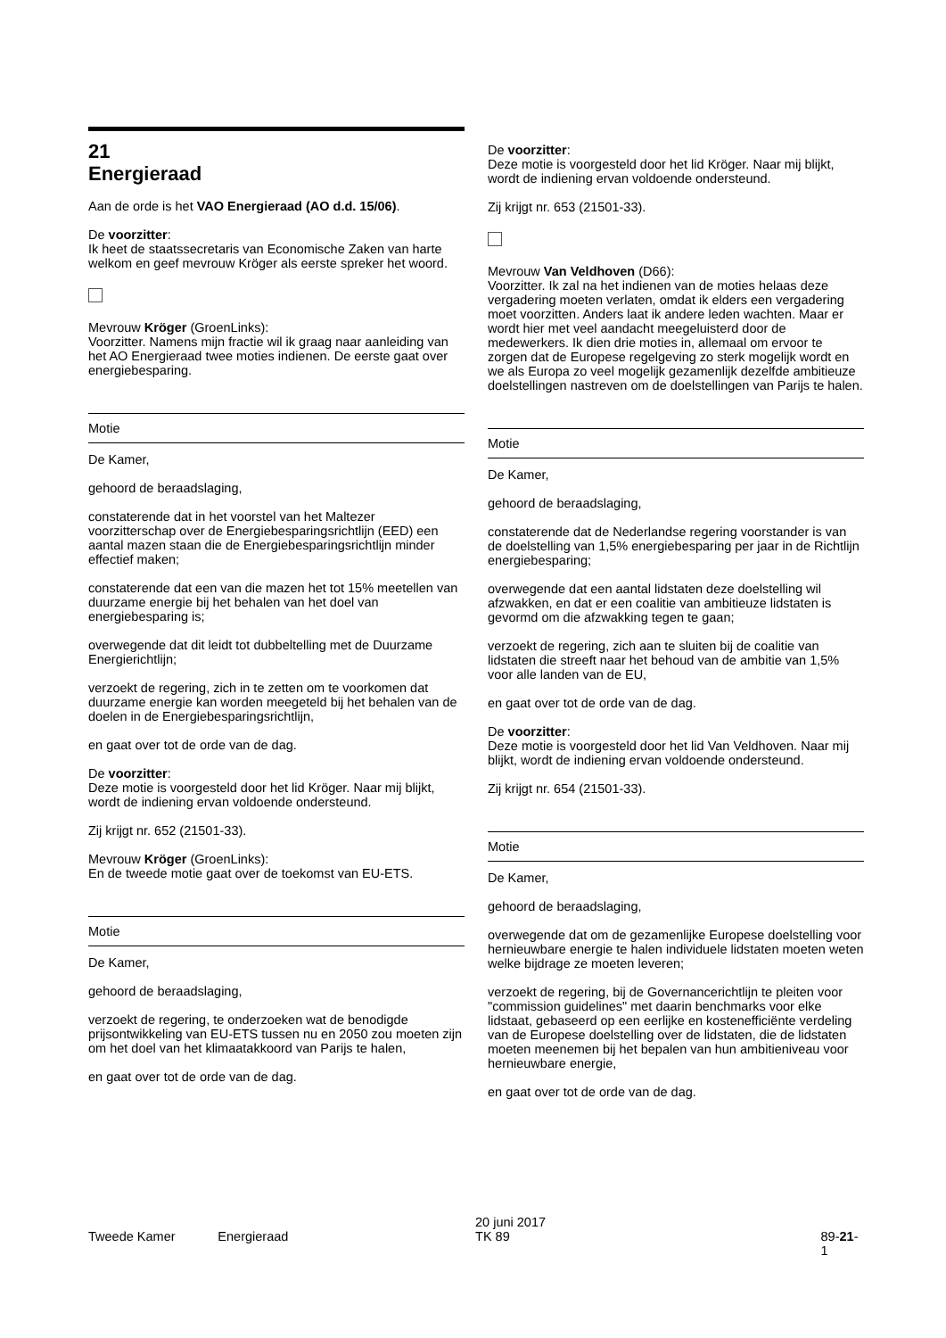21
Energieraad
Aan de orde is het VAO Energieraad (AO d.d. 15/06).
De voorzitter:
Ik heet de staatssecretaris van Economische Zaken van harte welkom en geef mevrouw Kröger als eerste spreker het woord.
Mevrouw Kröger (GroenLinks):
Voorzitter. Namens mijn fractie wil ik graag naar aanleiding van het AO Energieraad twee moties indienen. De eerste gaat over energiebesparing.
Motie
De Kamer,
gehoord de beraadslaging,
constaterende dat in het voorstel van het Maltezer voorzitterschap over de Energiebesparingsrichtlijn (EED) een aantal mazen staan die de Energiebesparingsrichtlijn minder effectief maken;
constaterende dat een van die mazen het tot 15% meetellen van duurzame energie bij het behalen van het doel van energiebesparing is;
overwegende dat dit leidt tot dubbeltelling met de Duurzame Energierichtlijn;
verzoekt de regering, zich in te zetten om te voorkomen dat duurzame energie kan worden meegeteld bij het behalen van de doelen in de Energiebesparingsrichtlijn,
en gaat over tot de orde van de dag.
De voorzitter:
Deze motie is voorgesteld door het lid Kröger. Naar mij blijkt, wordt de indiening ervan voldoende ondersteund.
Zij krijgt nr. 652 (21501-33).
Mevrouw Kröger (GroenLinks):
En de tweede motie gaat over de toekomst van EU-ETS.
Motie
De Kamer,
gehoord de beraadslaging,
verzoekt de regering, te onderzoeken wat de benodigde prijsontwikkeling van EU-ETS tussen nu en 2050 zou moeten zijn om het doel van het klimaatakkoord van Parijs te halen,
en gaat over tot de orde van de dag.
De voorzitter:
Deze motie is voorgesteld door het lid Kröger. Naar mij blijkt, wordt de indiening ervan voldoende ondersteund.
Zij krijgt nr. 653 (21501-33).
Mevrouw Van Veldhoven (D66):
Voorzitter. Ik zal na het indienen van de moties helaas deze vergadering moeten verlaten, omdat ik elders een vergadering moet voorzitten. Anders laat ik andere leden wachten. Maar er wordt hier met veel aandacht meegeluisterd door de medewerkers. Ik dien drie moties in, allemaal om ervoor te zorgen dat de Europese regelgeving zo sterk mogelijk wordt en we als Europa zo veel mogelijk gezamenlijk dezelfde ambitieuze doelstellingen nastreven om de doelstellingen van Parijs te halen.
Motie
De Kamer,
gehoord de beraadslaging,
constaterende dat de Nederlandse regering voorstander is van de doelstelling van 1,5% energiebesparing per jaar in de Richtlijn energiebesparing;
overwegende dat een aantal lidstaten deze doelstelling wil afzwakken, en dat er een coalitie van ambitieuze lidstaten is gevormd om die afzwakking tegen te gaan;
verzoekt de regering, zich aan te sluiten bij de coalitie van lidstaten die streeft naar het behoud van de ambitie van 1,5% voor alle landen van de EU,
en gaat over tot de orde van de dag.
De voorzitter:
Deze motie is voorgesteld door het lid Van Veldhoven. Naar mij blijkt, wordt de indiening ervan voldoende ondersteund.
Zij krijgt nr. 654 (21501-33).
Motie
De Kamer,
gehoord de beraadslaging,
overwegende dat om de gezamenlijke Europese doelstelling voor hernieuwbare energie te halen individuele lidstaten moeten weten welke bijdrage ze moeten leveren;
verzoekt de regering, bij de Governancerichtlijn te pleiten voor "commission guidelines" met daarin benchmarks voor elke lidstaat, gebaseerd op een eerlijke en kostenefficiënte verdeling van de Europese doelstelling over de lidstaten, die de lidstaten moeten meenemen bij het bepalen van hun ambitieniveau voor hernieuwbare energie,
en gaat over tot de orde van de dag.
Tweede Kamer Energieraad
20 juni 2017
TK 89
89-21-1